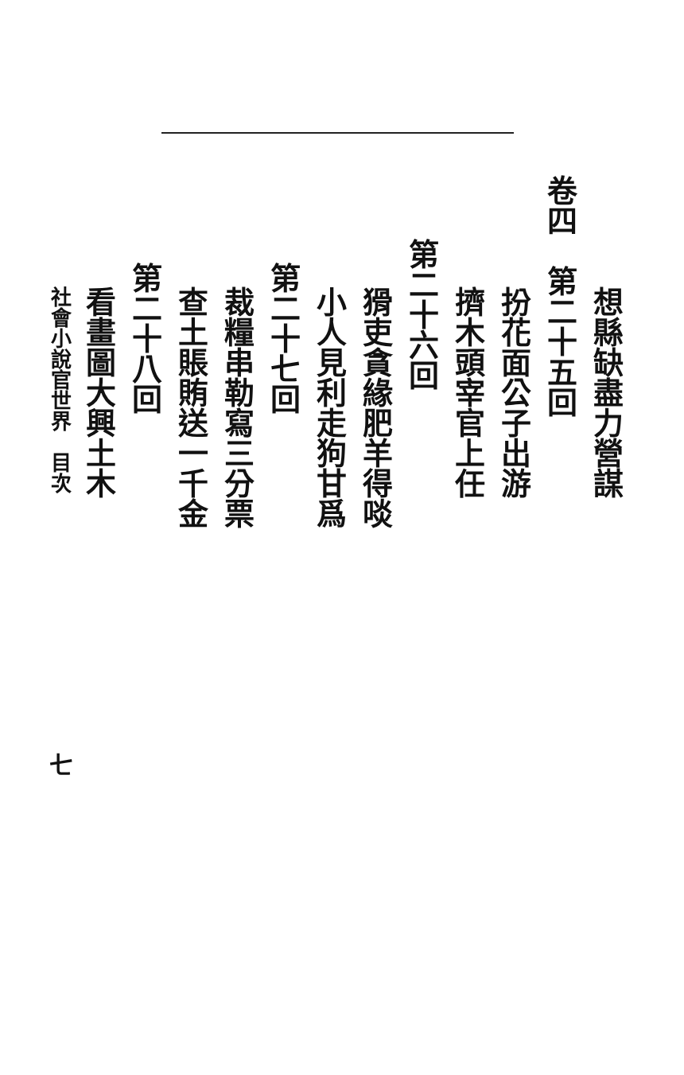想縣缺盡力營謀
卷四　第二十五回
扮花面公子出游
擠木頭宰官上任
第二十六回
猾吏貪緣肥羊得啖
小人見利走狗甘爲
第二十七回
裁糧串勒寫三分票
查土賬賄送一千金
第二十八回
看畫圖大興土木
社會小說官世界　目次　七